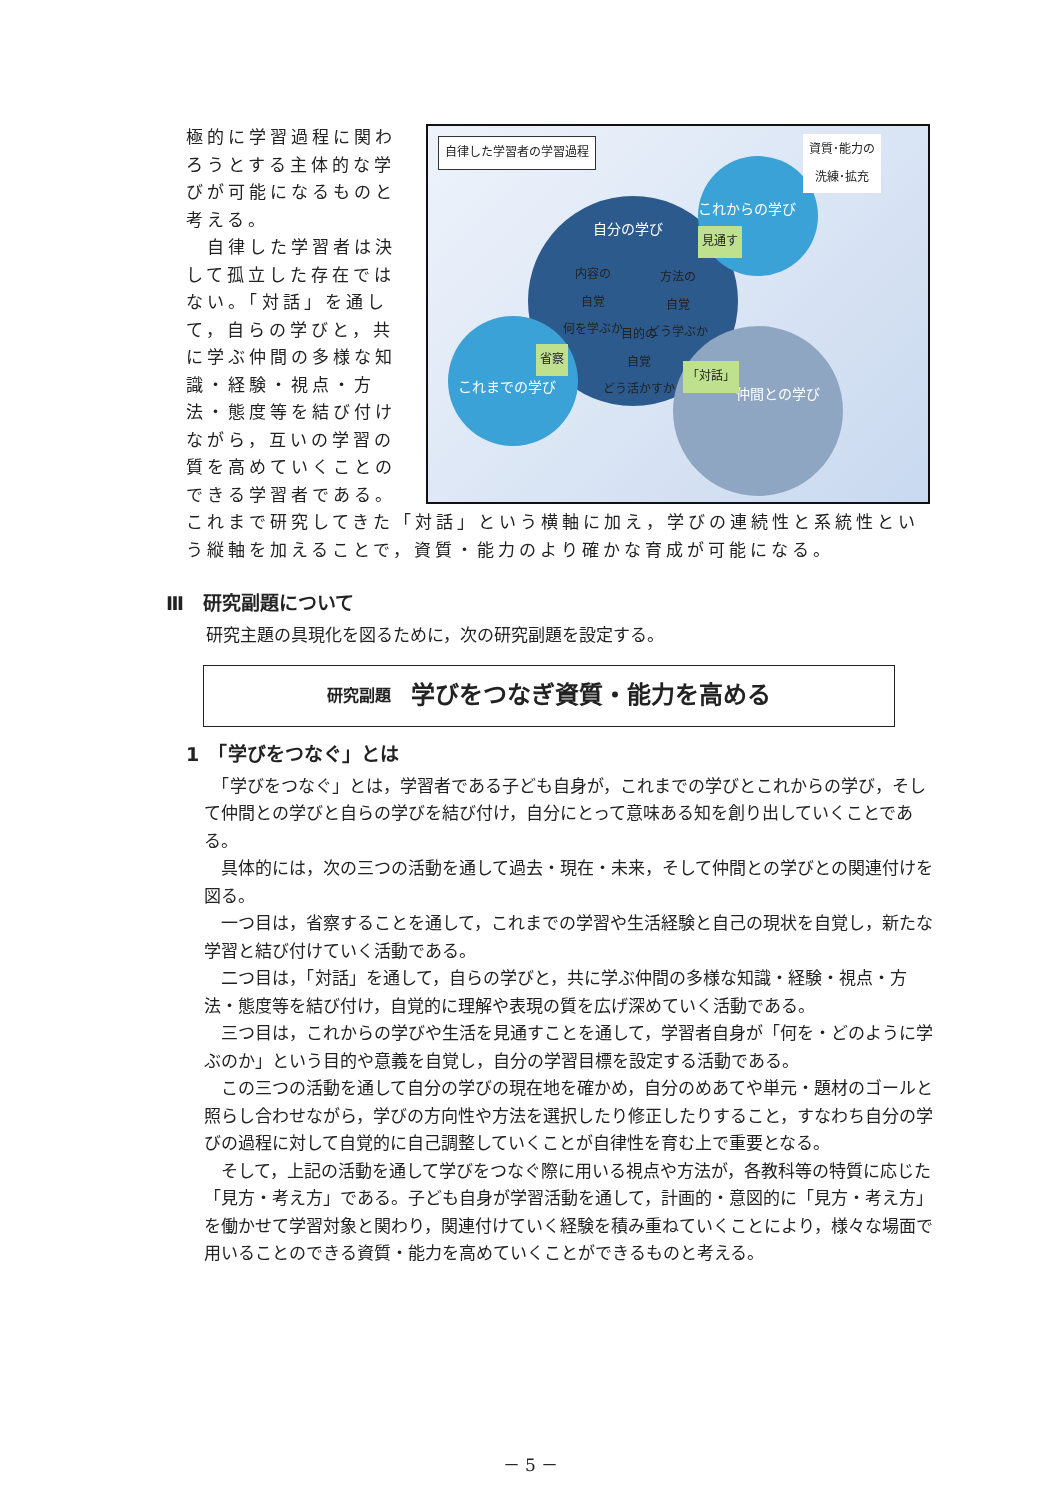自分の学び
これからの学び
これまでの学び 仲間との学び
自律した学習者の学習過程
資質･能力の
洗練･拡充
内容の
自覚
何を学ぶか
方法の
自覚
どう学ぶか
目的の
自覚
どう活かすか
見通す
省察
「対話」
極的に学習過程に関わろうとする主体的な学びが可能になるものと考える。
　自律した学習者は決して孤立した存在ではない。「対話」を通して，自らの学びと，共に学ぶ仲間の多様な知識・経験・視点・方法・態度等を結び付けながら，互いの学習の質を高めていくことのできる学習者である。これまで研究してきた「対話」という横軸に加え，学びの連続性と系統性という縦軸を加えることで，資質・能力のより確かな育成が可能になる。
Ⅲ　研究副題について
研究主題の具現化を図るために，次の研究副題を設定する。
研究副題 学びをつなぎ資質・能力を高める
1　「学びをつなぐ」とは
　「学びをつなぐ」とは，学習者である子ども自身が，これまでの学びとこれからの学び，そして仲間との学びと自らの学びを結び付け，自分にとって意味ある知を創り出していくことである。
　具体的には，次の三つの活動を通して過去・現在・未来，そして仲間との学びとの関連付けを図る。
　一つ目は，省察することを通して，これまでの学習や生活経験と自己の現状を自覚し，新たな学習と結び付けていく活動である。
　二つ目は，「対話」を通して，自らの学びと，共に学ぶ仲間の多様な知識・経験・視点・方法・態度等を結び付け，自覚的に理解や表現の質を広げ深めていく活動である。
　三つ目は，これからの学びや生活を見通すことを通して，学習者自身が「何を・どのように学ぶのか」という目的や意義を自覚し，自分の学習目標を設定する活動である。
　この三つの活動を通して自分の学びの現在地を確かめ，自分のめあてや単元・題材のゴールと照らし合わせながら，学びの方向性や方法を選択したり修正したりすること，すなわち自分の学びの過程に対して自覚的に自己調整していくことが自律性を育む上で重要となる。
　そして，上記の活動を通して学びをつなぐ際に用いる視点や方法が，各教科等の特質に応じた「見方・考え方」である。子ども自身が学習活動を通して，計画的・意図的に「見方・考え方」を働かせて学習対象と関わり，関連付けていく経験を積み重ねていくことにより，様々な場面で用いることのできる資質・能力を高めていくことができるものと考える。
－ 5 －